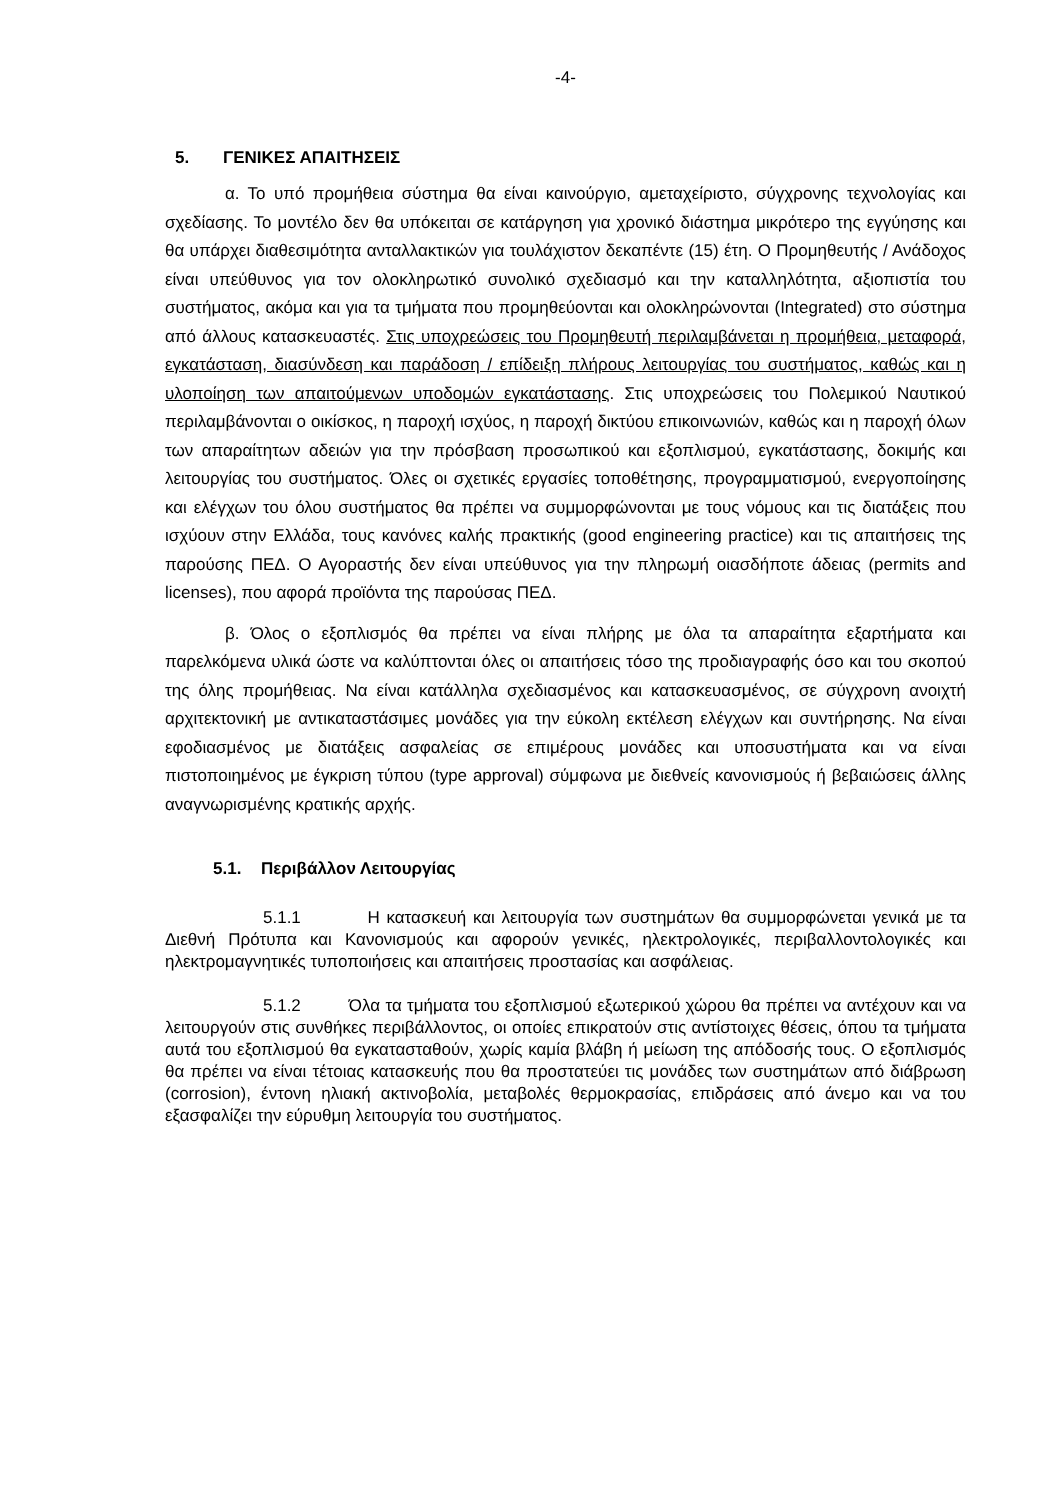-4-
5. ΓΕΝΙΚΕΣ ΑΠΑΙΤΗΣΕΙΣ
α. Το υπό προμήθεια σύστημα θα είναι καινούργιο, αμεταχείριστο, σύγχρονης τεχνολογίας και σχεδίασης. Το μοντέλο δεν θα υπόκειται σε κατάργηση για χρονικό διάστημα μικρότερο της εγγύησης και θα υπάρχει διαθεσιμότητα ανταλλακτικών για τουλάχιστον δεκαπέντε (15) έτη. Ο Προμηθευτής / Ανάδοχος είναι υπεύθυνος για τον ολοκληρωτικό συνολικό σχεδιασμό και την καταλληλότητα, αξιοπιστία του συστήματος, ακόμα και για τα τμήματα που προμηθεύονται και ολοκληρώνονται (Integrated) στο σύστημα από άλλους κατασκευαστές. Στις υποχρεώσεις του Προμηθευτή περιλαμβάνεται η προμήθεια, μεταφορά, εγκατάσταση, διασύνδεση και παράδοση / επίδειξη πλήρους λειτουργίας του συστήματος, καθώς και η υλοποίηση των απαιτούμενων υποδομών εγκατάστασης. Στις υποχρεώσεις του Πολεμικού Ναυτικού περιλαμβάνονται ο οικίσκος, η παροχή ισχύος, η παροχή δικτύου επικοινωνιών, καθώς και η παροχή όλων των απαραίτητων αδειών για την πρόσβαση προσωπικού και εξοπλισμού, εγκατάστασης, δοκιμής και λειτουργίας του συστήματος. Όλες οι σχετικές εργασίες τοποθέτησης, προγραμματισμού, ενεργοποίησης και ελέγχων του όλου συστήματος θα πρέπει να συμμορφώνονται με τους νόμους και τις διατάξεις που ισχύουν στην Ελλάδα, τους κανόνες καλής πρακτικής (good engineering practice) και τις απαιτήσεις της παρούσης ΠΕΔ. Ο Αγοραστής δεν είναι υπεύθυνος για την πληρωμή οιασδήποτε άδειας (permits and licenses), που αφορά προϊόντα της παρούσας ΠΕΔ.
β. Όλος ο εξοπλισμός θα πρέπει να είναι πλήρης με όλα τα απαραίτητα εξαρτήματα και παρελκόμενα υλικά ώστε να καλύπτονται όλες οι απαιτήσεις τόσο της προδιαγραφής όσο και του σκοπού της όλης προμήθειας. Να είναι κατάλληλα σχεδιασμένος και κατασκευασμένος, σε σύγχρονη ανοιχτή αρχιτεκτονική με αντικαταστάσιμες μονάδες για την εύκολη εκτέλεση ελέγχων και συντήρησης. Να είναι εφοδιασμένος με διατάξεις ασφαλείας σε επιμέρους μονάδες και υποσυστήματα και να είναι πιστοποιημένος με έγκριση τύπου (type approval) σύμφωνα με διεθνείς κανονισμούς ή βεβαιώσεις άλλης αναγνωρισμένης κρατικής αρχής.
5.1. Περιβάλλον Λειτουργίας
5.1.1 Η κατασκευή και λειτουργία των συστημάτων θα συμμορφώνεται γενικά με τα Διεθνή Πρότυπα και Κανονισμούς και αφορούν γενικές, ηλεκτρολογικές, περιβαλλοντολογικές και ηλεκτρομαγνητικές τυποποιήσεις και απαιτήσεις προστασίας και ασφάλειας.
5.1.2 Όλα τα τμήματα του εξοπλισμού εξωτερικού χώρου θα πρέπει να αντέχουν και να λειτουργούν στις συνθήκες περιβάλλοντος, οι οποίες επικρατούν στις αντίστοιχες θέσεις, όπου τα τμήματα αυτά του εξοπλισμού θα εγκατασταθούν, χωρίς καμία βλάβη ή μείωση της απόδοσής τους. Ο εξοπλισμός θα πρέπει να είναι τέτοιας κατασκευής που θα προστατεύει τις μονάδες των συστημάτων από διάβρωση (corrosion), έντονη ηλιακή ακτινοβολία, μεταβολές θερμοκρασίας, επιδράσεις από άνεμο και να του εξασφαλίζει την εύρυθμη λειτουργία του συστήματος.